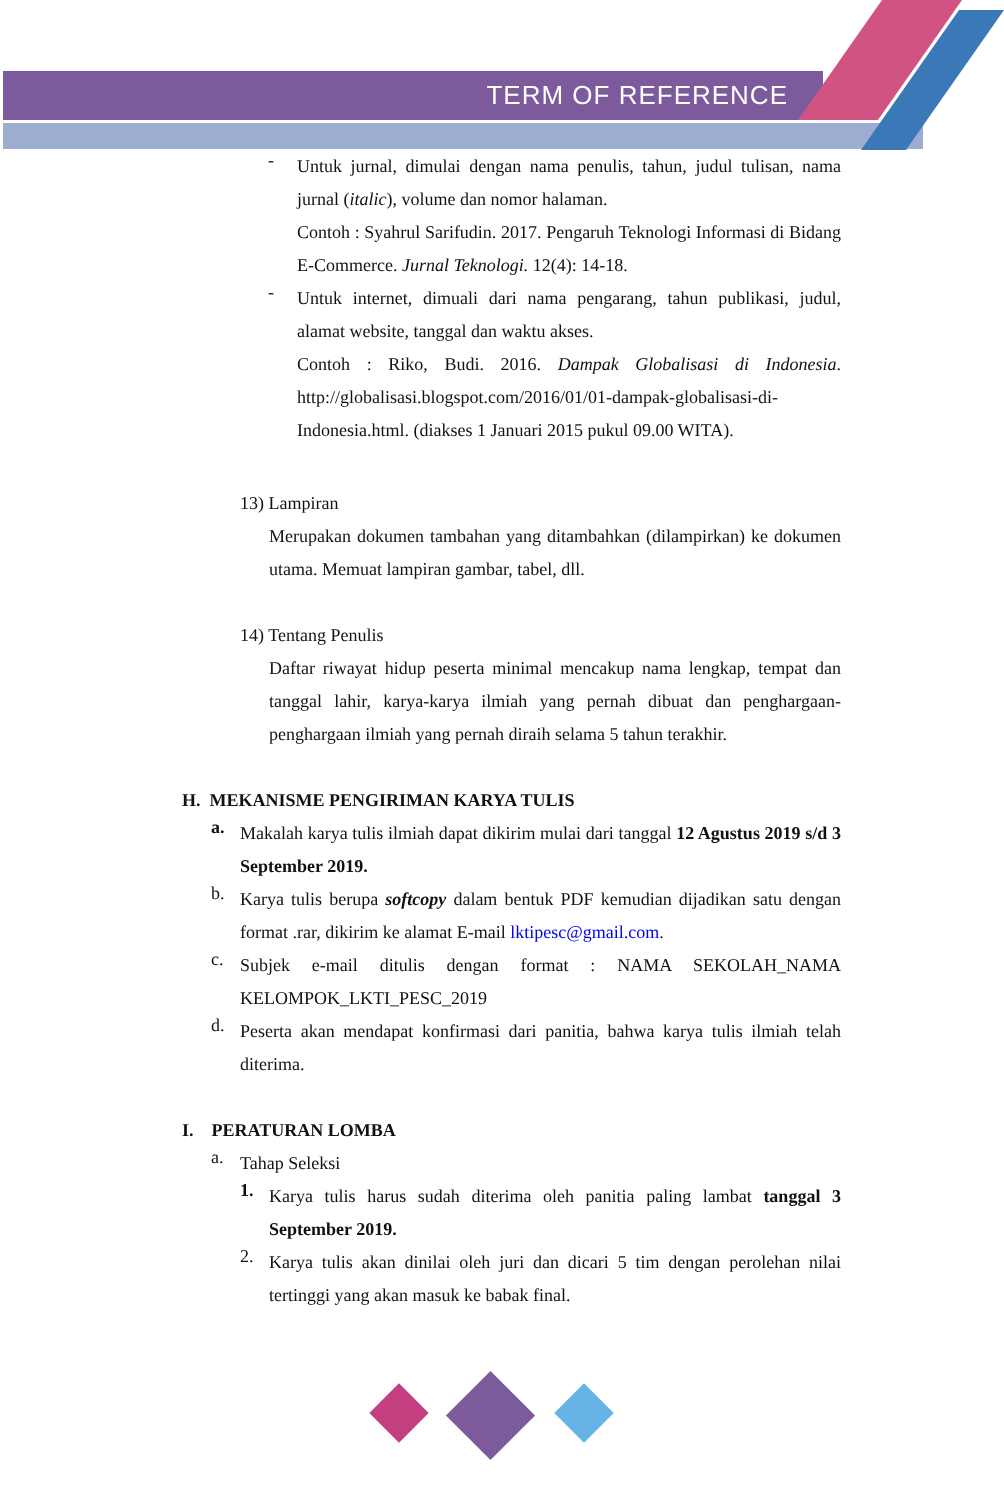TERM OF REFERENCE
-
Untuk jurnal, dimulai dengan nama penulis, tahun, judul tulisan, nama jurnal (italic), volume dan nomor halaman.
Contoh : Syahrul Sarifudin. 2017. Pengaruh Teknologi Informasi di Bidang E-Commerce. Jurnal Teknologi. 12(4): 14-18.
-
Untuk internet, dimuali dari nama pengarang, tahun publikasi, judul, alamat website, tanggal dan waktu akses.
Contoh : Riko, Budi. 2016. Dampak Globalisasi di Indonesia. http://globalisasi.blogspot.com/2016/01/01-dampak-globalisasi-di-Indonesia.html. (diakses 1 Januari 2015 pukul 09.00 WITA).
13) Lampiran
Merupakan dokumen tambahan yang ditambahkan (dilampirkan) ke dokumen utama. Memuat lampiran gambar, tabel, dll.
14) Tentang Penulis
Daftar riwayat hidup peserta minimal mencakup nama lengkap, tempat dan tanggal lahir, karya-karya ilmiah yang pernah dibuat dan penghargaan-penghargaan ilmiah yang pernah diraih selama 5 tahun terakhir.
H. MEKANISME PENGIRIMAN KARYA TULIS
a.
Makalah karya tulis ilmiah dapat dikirim mulai dari tanggal 12 Agustus 2019 s/d 3 September 2019.
b.
Karya tulis berupa softcopy dalam bentuk PDF kemudian dijadikan satu dengan format .rar, dikirim ke alamat E-mail lktipesc@gmail.com.
c.
Subjek e-mail ditulis dengan format : NAMA SEKOLAH_NAMA KELOMPOK_LKTI_PESC_2019
d.
Peserta akan mendapat konfirmasi dari panitia, bahwa karya tulis ilmiah telah diterima.
I. PERATURAN LOMBA
a.
Tahap Seleksi
1.
Karya tulis harus sudah diterima oleh panitia paling lambat tanggal 3 September 2019.
2.
Karya tulis akan dinilai oleh juri dan dicari 5 tim dengan perolehan nilai tertinggi yang akan masuk ke babak final.